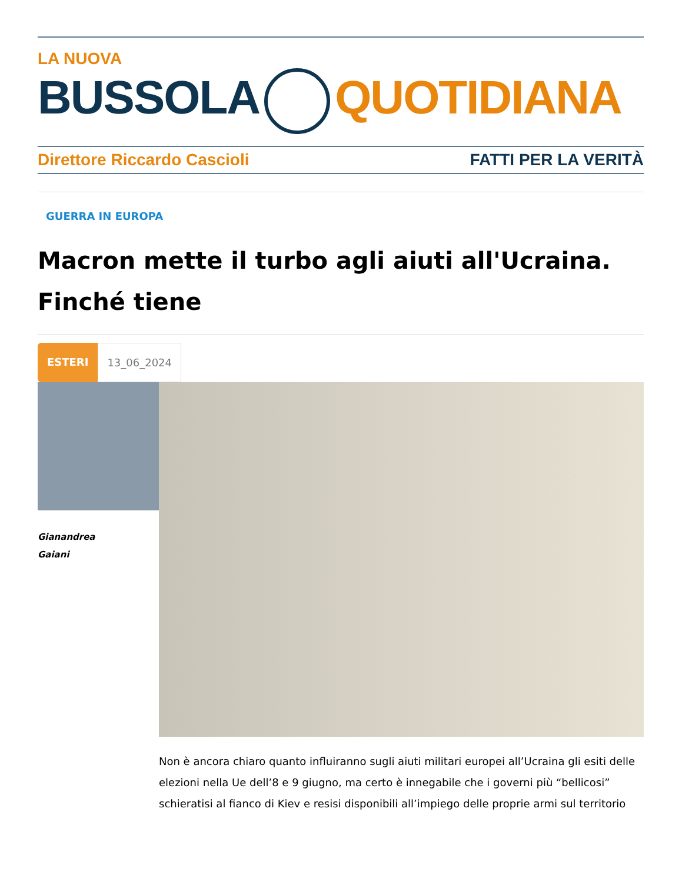LA NUOVA
BUSSOLA QUOTIDIANA
Direttore Riccardo Cascioli FATTI PER LA VERITÀ
GUERRA IN EUROPA
Macron mette il turbo agli aiuti all'Ucraina. Finché tiene
ESTERI 13_06_2024
Gianandrea
Gaiani
Non è ancora chiaro quanto influiranno sugli aiuti militari europei all’Ucraina gli esiti delle elezioni nella Ue dell’8 e 9 giugno, ma certo è innegabile che i governi più “bellicosi” schieratisi al fianco di Kiev e resisi disponibili all’impiego delle proprie armi sul territorio